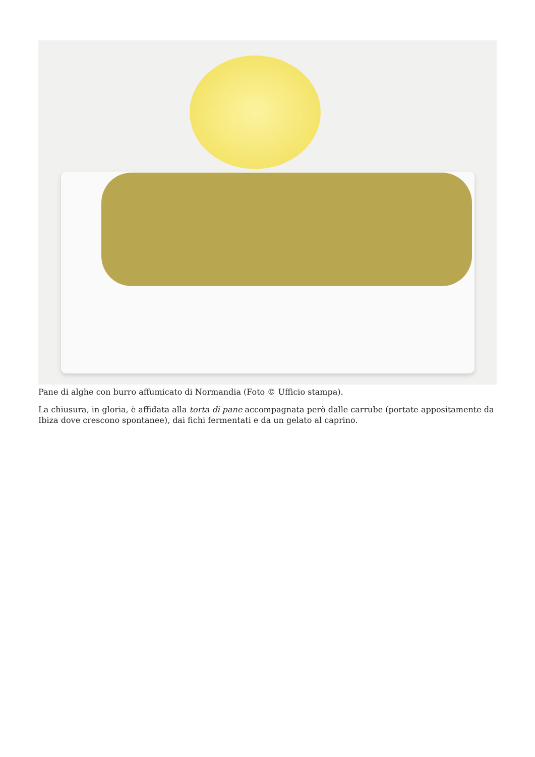Pane di alghe con burro affumicato di Normandia (Foto © Ufficio stampa).
La chiusura, in gloria, è affidata alla torta di pane accompagnata però dalle carrube (portate appositamente da Ibiza dove crescono spontanee), dai fichi fermentati e da un gelato al caprino.